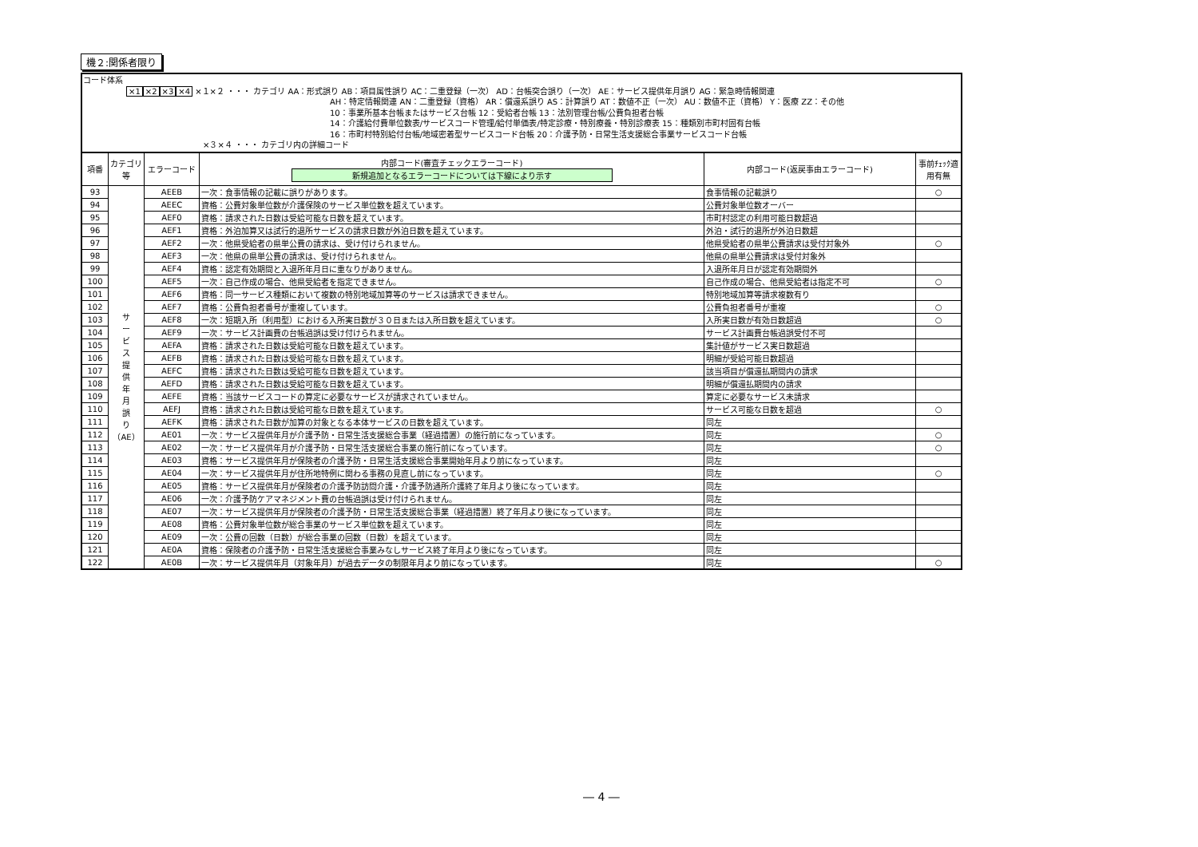機２:関係者限り
コード体系
×1×2×3×4 ×１×２ ・・・ カテゴリ AA：形式誤り AB：項目属性誤り AC：二重登録（一次） AD：台帳突合誤り（一次） AE：サービス提供年月誤り AG：緊急時情報関連
AH：特定情報関連 AN：二重登録（資格） AR：償還系誤り AS：計算誤り AT：数値不正（一次） AU：数値不正（資格） Y：医療 ZZ：その他
10：事業所基本台帳またはサービス台帳 12：受給者台帳 13：法別管理台帳/公費負担者台帳
14：介護給付費単位数表/サービスコード管理/給付単価表/特定診療・特別療養・特別診療表 15：種類別市町村固有台帳
16：市町村特別給付台帳/地域密着型サービスコード台帳 20：介護予防・日常生活支援総合事業サービスコード台帳
×３×４ ・・・ カテゴリ内の詳細コード
| 項番 | カテゴリ等 | エラーコード | 内部コード(審査チェックエラーコード) 新規追加となるエラーコードについては下線により示す | 内部コード(返戻事由エラーコード) | 事前ﾁｪｯｸ適用有無 |
| --- | --- | --- | --- | --- | --- |
| 93 | サ ー ビ ス 提 供 年 月 誤 り （AE） | AEEB | 一次：食事情報の記載に誤りがあります。 | 食事情報の記載誤り | ○ |
| 94 | | AEEC | 資格：公費対象単位数が介護保険のサービス単位数を超えています。 | 公費対象単位数オーバー | |
| 95 | | AEF0 | 資格：請求された日数は受給可能な日数を超えています。 | 市町村認定の利用可能日数超過 | |
| 96 | | AEF1 | 資格：外泊加算又は試行的退所サービスの請求日数が外泊日数を超えています。 | 外泊・試行的退所が外泊日数超 | |
| 97 | | AEF2 | 一次：他県受給者の県単公費の請求は、受け付けられません。 | 他県受給者の県単公費請求は受付対象外 | ○ |
| 98 | | AEF3 | 一次：他県の県単公費の請求は、受け付けられません。 | 他県の県単公費請求は受付対象外 | |
| 99 | | AEF4 | 資格：認定有効期間と入退所年月日に重なりがありません。 | 入退所年月日が認定有効期間外 | |
| 100 | | AEF5 | 一次：自己作成の場合、他県受給者を指定できません。 | 自己作成の場合、他県受給者は指定不可 | ○ |
| 101 | | AEF6 | 資格：同一サービス種類において複数の特別地域加算等のサービスは請求できません。 | 特別地域加算等請求複数有り | |
| 102 | | AEF7 | 資格：公費負担者番号が重複しています。 | 公費負担者番号が重複 | ○ |
| 103 | | AEF8 | 一次：短期入所（利用型）における入所実日数が３０日または入所日数を超えています。 | 入所実日数が有効日数超過 | ○ |
| 104 | | AEF9 | 一次：サービス計画費の台帳過誤は受け付けられません。 | サービス計画費台帳過誤受付不可 | |
| 105 | | AEFA | 資格：請求された日数は受給可能な日数を超えています。 | 集計値がサービス実日数超過 | |
| 106 | | AEFB | 資格：請求された日数は受給可能な日数を超えています。 | 明細が受給可能日数超過 | |
| 107 | | AEFC | 資格：請求された日数は受給可能な日数を超えています。 | 該当項目が償還払期間内の請求 | |
| 108 | | AEFD | 資格：請求された日数は受給可能な日数を超えています。 | 明細が償還払期間内の請求 | |
| 109 | | AEFE | 資格：当該サービスコードの算定に必要なサービスが請求されていません。 | 算定に必要なサービス未請求 | |
| 110 | | AEFJ | 資格：請求された日数は受給可能な日数を超えています。 | サービス可能な日数を超過 | ○ |
| 111 | | AEFK | 資格：請求された日数が加算の対象となる本体サービスの日数を超えています。 | 同左 | |
| 112 | | AE01 | 一次：サービス提供年月が介護予防・日常生活支援総合事業（経過措置）の施行前になっています。 | 同左 | ○ |
| 113 | | AE02 | 一次：サービス提供年月が介護予防・日常生活支援総合事業の施行前になっています。 | 同左 | ○ |
| 114 | | AE03 | 資格：サービス提供年月が保険者の介護予防・日常生活支援総合事業開始年月より前になっています。 | 同左 | |
| 115 | | AE04 | 一次：サービス提供年月が住所地特例に関わる事務の見直し前になっています。 | 同左 | ○ |
| 116 | | AE05 | 資格：サービス提供年月が保険者の介護予防訪問介護・介護予防通所介護終了年月より後になっています。 | 同左 | |
| 117 | | AE06 | 一次：介護予防ケアマネジメント費の台帳過誤は受け付けられません。 | 同左 | |
| 118 | | AE07 | 一次：サービス提供年月が保険者の介護予防・日常生活支援総合事業（経過措置）終了年月より後になっています。 | 同左 | |
| 119 | | AE08 | 資格：公費対象単位数が総合事業のサービス単位数を超えています。 | 同左 | |
| 120 | | AE09 | 一次：公費の回数（日数）が総合事業の回数（日数）を超えています。 | 同左 | |
| 121 | | AE0A | 資格：保険者の介護予防・日常生活支援総合事業みなしサービス終了年月より後になっています。 | 同左 | |
| 122 | | AE0B | 一次：サービス提供年月（対象年月）が過去データの制限年月より前になっています。 | 同左 | ○ |
― 4 ―